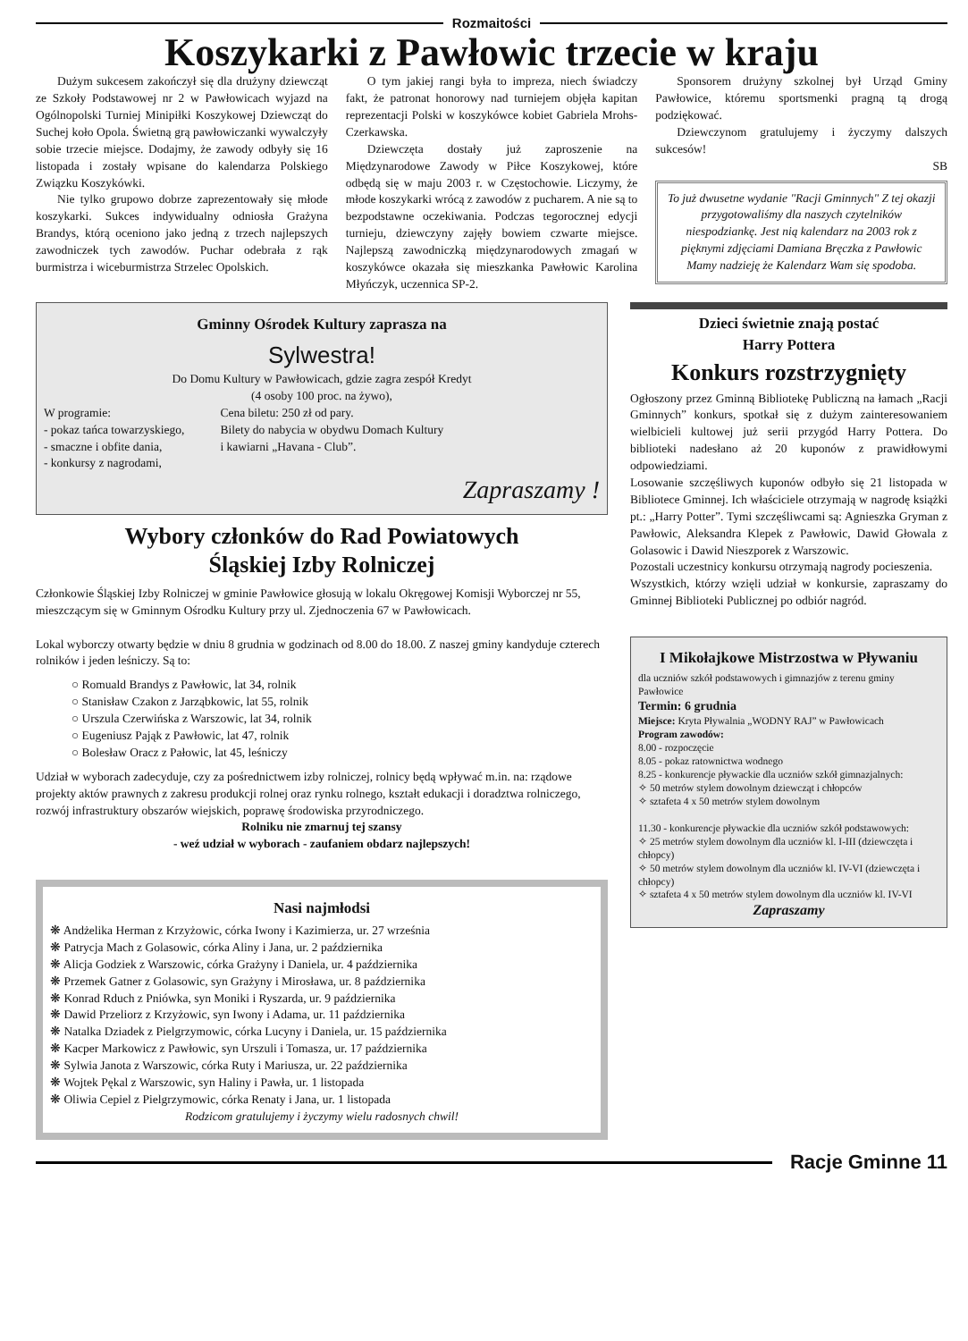Rozmaitości
Koszykarki z Pawłowic trzecie w kraju
Dużym sukcesem zakończył się dla drużyny dziewcząt ze Szkoły Podstawowej nr 2 w Pawłowicach wyjazd na Ogólnopolski Turniej Minipiłki Koszykowej Dziewcząt do Suchej koło Opola. Świetną grą pawłowiczanki wywalczyły sobie trzecie miejsce. Dodajmy, że zawody odbyły się 16 listopada i zostały wpisane do kalendarza Polskiego Związku Koszykówki.
Nie tylko grupowo dobrze zaprezentowały się młode koszykarki. Sukces indywidualny odniosła Grażyna Brandys, którą oceniono jako jedną z trzech najlepszych zawodniczek tych zawodów. Puchar odebrała z rąk burmistrza i wiceburmistrza Strzelec Opolskich.
O tym jakiej rangi była to impreza, niech świadczy fakt, że patronat honorowy nad turniejem objęła kapitan reprezentacji Polski w koszykówce kobiet Gabriela Mrohs-Czerkawska.
Dziewczęta dostały już zaproszenie na Międzynarodowe Zawody w Piłce Koszykowej, które odbędą się w maju 2003 r. w Częstochowie. Liczymy, że młode koszykarki wrócą z zawodów z pucharem. A nie są to bezpodstawne oczekiwania. Podczas tegorocznej edycji turnieju, dziewczyny zajęły bowiem czwarte miejsce. Najlepszą zawodniczką międzynarodowych zmagań w koszykówce okazała się mieszkanka Pawłowic Karolina Młyńczyk, uczennica SP-2.
Sponsorem drużyny szkolnej był Urząd Gminy Pawłowice, któremu sportsmenki pragną tą drogą podziękować.
Dziewczynom gratulujemy i życzymy dalszych sukcesów!
SB
To już dwusetne wydanie "Racji Gminnych" Z tej okazji przygotowaliśmy dla naszych czytelników niespodziankę. Jest nią kalendarz na 2003 rok z pięknymi zdjęciami Damiana Bręczka z Pawłowic
Mamy nadzieję że Kalendarz Wam się spodoba.
Gminny Ośrodek Kultury zaprasza na
Sylwestra!
Do Domu Kultury w Pawłowicach, gdzie zagra zespół Kredyt
(4 osoby 100 proc. na żywo),
W programie:
- pokaz tańca towarzyskiego,
- smaczne i obfite dania,
- konkursy z nagrodami,
Cena biletu: 250 zł od pary.
Bilety do nabycia w obydwu Domach Kultury
i kawiarni „Havana - Club”.
Zapraszamy !
Wybory członków do Rad Powiatowych
Śląskiej Izby Rolniczej
Członkowie Śląskiej Izby Rolniczej w gminie Pawłowice głosują w lokalu Okręgowej Komisji Wyborczej nr 55, mieszczącym się w Gminnym Ośrodku Kultury przy ul. Zjednoczenia 67 w Pawłowicach.
Lokal wyborczy otwarty będzie w dniu 8 grudnia w godzinach od 8.00 do 18.00. Z naszej gminy kandyduje czterech rolników i jeden leśniczy. Są to:
○ Romuald Brandys z Pawłowic, lat 34, rolnik
○ Stanisław Czakon z Jarząbkowic, lat 55, rolnik
○ Urszula Czerwińska z Warszowic, lat 34, rolnik
○ Eugeniusz Pająk z Pawłowic, lat 47, rolnik
○ Bolesław Oracz z Pałowic, lat 45, leśniczy
Udział w wyborach zadecyduje, czy za pośrednictwem izby rolniczej, rolnicy będą wpływać m.in. na: rządowe projekty aktów prawnych z zakresu produkcji rolnej oraz rynku rolnego, kształt edukacji i doradztwa rolniczego, rozwój infrastruktury obszarów wiejskich, poprawę środowiska przyrodniczego.
Rolniku nie zmarnuj tej szansy
- weź udział w wyborach - zaufaniem obdarz najlepszych!
Nasi najmłodsi
❋ Andżelika Herman z Krzyżowic, córka Iwony i Kazimierza, ur. 27 września
❋ Patrycja Mach z Golasowic, córka Aliny i Jana, ur. 2 października
❋ Alicja Godziek z Warszowic, córka Grażyny i Daniela, ur. 4 października
❋ Przemek Gatner z Golasowic, syn Grażyny i Mirosława, ur. 8 października
❋ Konrad Rduch z Pniówka, syn Moniki i Ryszarda, ur. 9 października
❋ Dawid Przeliorz z Krzyżowic, syn Iwony i Adama, ur. 11 października
❋ Natalka Dziadek z Pielgrzymowic, córka Lucyny i Daniela, ur. 15 października
❋ Kacper Markowicz z Pawłowic, syn Urszuli i Tomasza, ur. 17 października
❋ Sylwia Janota z Warszowic, córka Ruty i Mariusza, ur. 22 października
❋ Wojtek Pękal z Warszowic, syn Haliny i Pawła, ur. 1 listopada
❋ Oliwia Cepiel z Pielgrzymowic, córka Renaty i Jana, ur. 1 listopada
Rodzicom gratulujemy i życzymy wielu radosnych chwil!
Dzieci świetnie znają postać
Harry Pottera
Konkurs rozstrzygnięty
Ogłoszony przez Gminną Bibliotekę Publiczną na łamach „Racji Gminnych” konkurs, spotkał się z dużym zainteresowaniem wielbicieli kultowej już serii przygód Harry Pottera. Do biblioteki nadesłano aż 20 kuponów z prawidłowymi odpowiedziami.
Losowanie szczęśliwych kuponów odbyło się 21 listopada w Bibliotece Gminnej. Ich właściciele otrzymają w nagrodę książki pt.: „Harry Potter”. Tymi szczęśliwcami są: Agnieszka Gryman z Pawłowic, Aleksandra Klepek z Pawłowic, Dawid Głowala z Golasowic i Dawid Nieszporek z Warszowic.
Pozostali uczestnicy konkursu otrzymają nagrody pocieszenia.
Wszystkich, którzy wzięli udział w konkursie, zapraszamy do Gminnej Biblioteki Publicznej po odbiór nagród.
I Mikołajkowe Mistrzostwa w Pływaniu
dla uczniów szkół podstawowych i gimnazjów z terenu gminy Pawłowice
Termin: 6 grudnia
Miejsce: Kryta Pływalnia „WODNY RAJ” w Pawłowicach
Program zawodów:
8.00 - rozpoczęcie
8.05 - pokaz ratownictwa wodnego
8.25 - konkurencje pływackie dla uczniów szkół gimnazjalnych:
✧ 50 metrów stylem dowolnym dziewcząt i chłopców
✧ sztafeta 4 x 50 metrów stylem dowolnym
11.30 - konkurencje pływackie dla uczniów szkół podstawowych:
✧ 25 metrów stylem dowolnym dla uczniów kl. I-III (dziewczęta i chłopcy)
✧ 50 metrów stylem dowolnym dla uczniów kl. IV-VI (dziewczęta i chłopcy)
✧ sztafeta 4 x 50 metrów stylem dowolnym dla uczniów kl. IV-VI
Zapraszamy
Racje Gminne 11